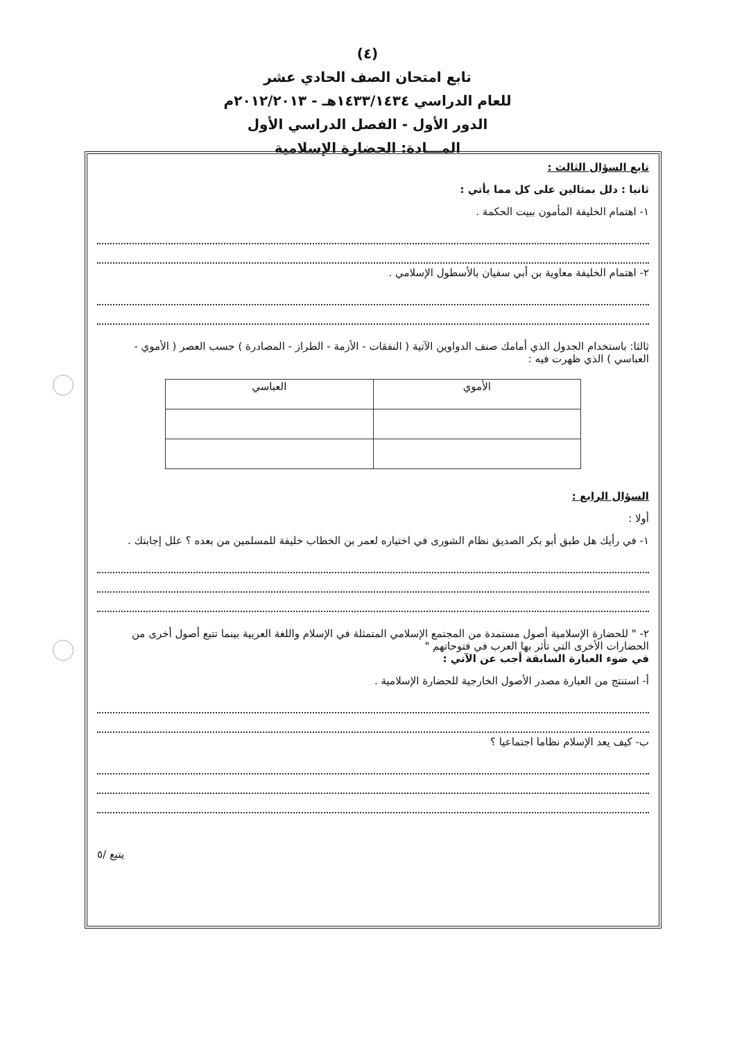(٤)
تابع امتحان الصف الحادي عشر
للعام الدراسي ١٤٣٣/١٤٣٤هـ - ٢٠١٢/٢٠١٣م
الدور الأول - الفصل الدراسي الأول
المـــادة: الحضارة الإسلامية
تابع السؤال الثالث :
ثانيا : دلل بمثالين على كل مما يأتي :
١- اهتمام الخليفة المأمون ببيت الحكمة .
٢- اهتمام الخليفة معاوية بن أبي سفيان بالأسطول الإسلامي .
ثالثا: باستخدام الجدول الذي أمامك صنف الدواوين الآتية ( النفقات - الأزمة - الطراز - المصادرة ) حسب العصر ( الأموي - العباسي ) الذي ظهرت فيه :
| الأموي | العباسي |
| --- | --- |
السؤال الرابع :
أولا :
١- في رأيك هل طبق أبو بكر الصديق نظام الشورى في اختياره لعمر بن الخطاب خليفة للمسلمين من بعده ؟ علل إجابتك .
٢- " للحضارة الإسلامية أصول مستمدة من المجتمع الإسلامي المتمثلة في الإسلام واللغة العربية بينما تتبع أصول أخرى من الحضارات الأخرى التي تأثر بها العرب في فتوحاتهم "
في ضوء العبارة السابقة أجب عن الآتي :
أ- استنتج من العبارة مصدر الأصول الخارجية للحضارة الإسلامية .
ب- كيف يعد الإسلام نظاما اجتماعيا ؟
يتبع /٥